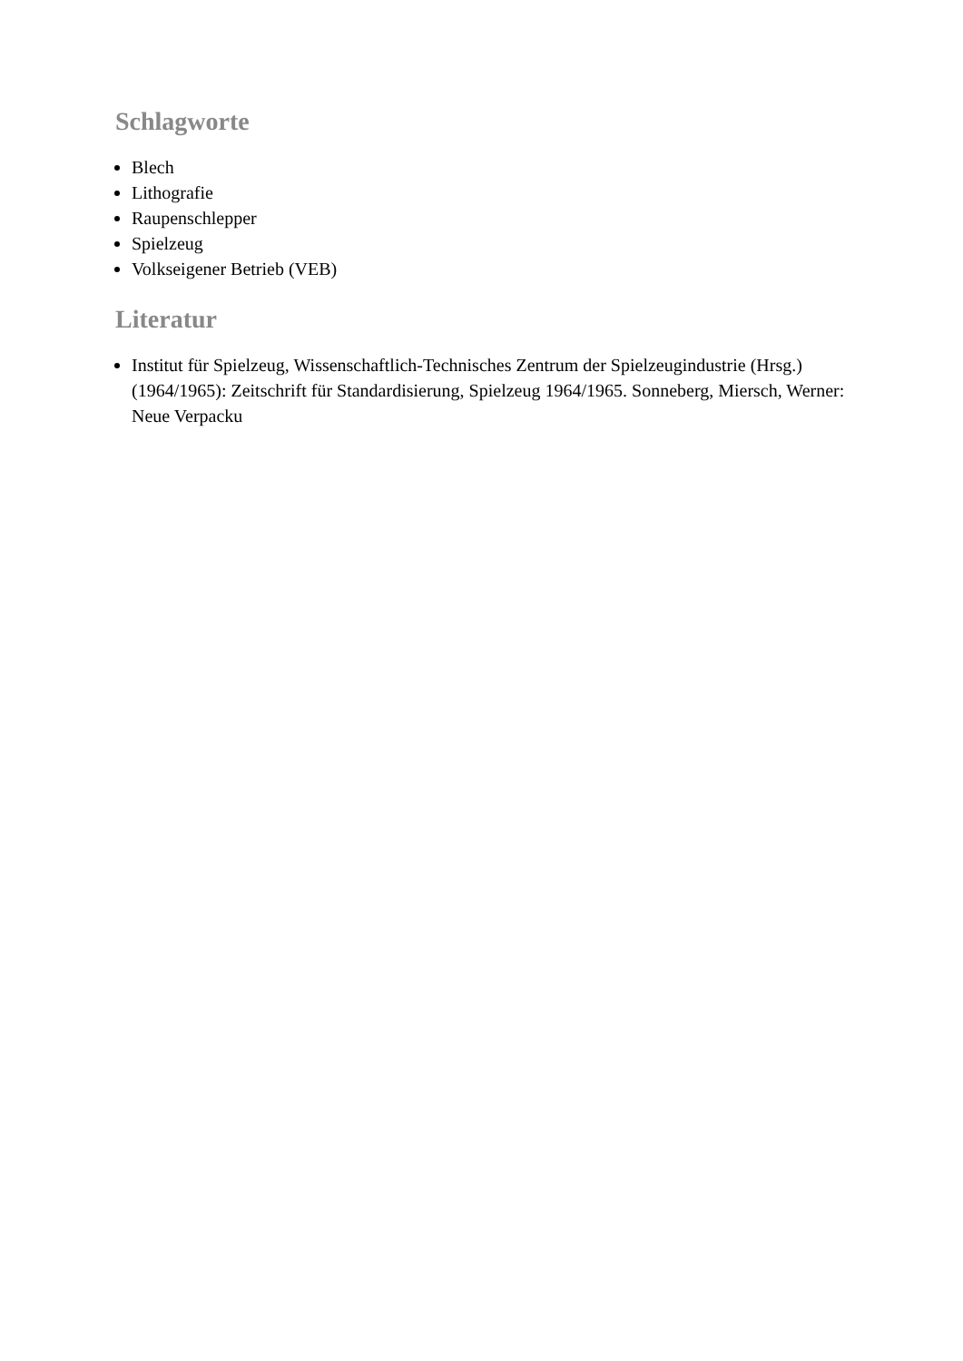Schlagworte
Blech
Lithografie
Raupenschlepper
Spielzeug
Volkseigener Betrieb (VEB)
Literatur
Institut für Spielzeug, Wissenschaftlich-Technisches Zentrum der Spielzeugindustrie (Hrsg.) (1964/1965): Zeitschrift für Standardisierung, Spielzeug 1964/1965. Sonneberg, Miersch, Werner: Neue Verpacku